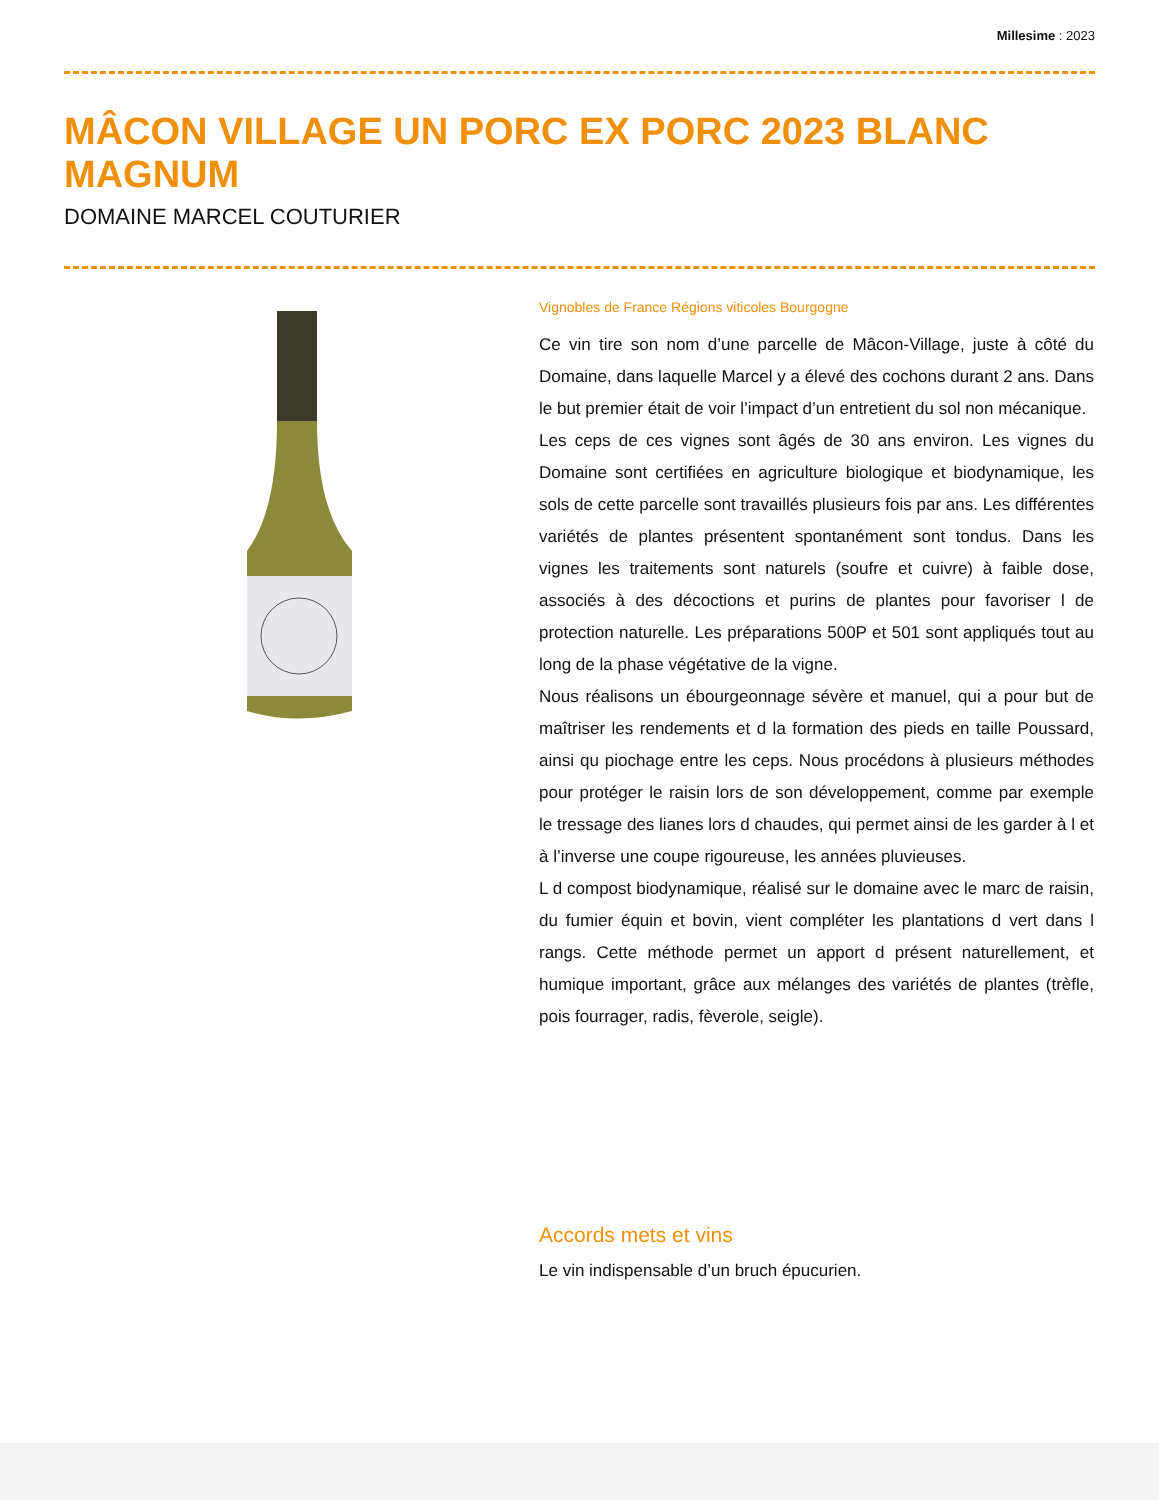Millesime : 2023
MÂCON VILLAGE UN PORC EX PORC 2023 BLANC MAGNUM
DOMAINE MARCEL COUTURIER
Vignobles de France Régions viticoles Bourgogne
Ce vin tire son nom d’une parcelle de Mâcon-Village, juste à côté du Domaine, dans laquelle Marcel y a élevé des cochons durant 2 ans. Dans le but premier était de voir l’impact d’un entretient du sol non mécanique.
Les ceps de ces vignes sont âgés de 30 ans environ. Les vignes du Domaine sont certifiées en agriculture biologique et biodynamique, les sols de cette parcelle sont travaillés plusieurs fois par ans. Les différentes variétés de plantes présentent spontanément sont tondus. Dans les vignes les traitements sont naturels (soufre et cuivre) à faible dose, associés à des décoctions et purins de plantes pour favoriser l de protection naturelle. Les préparations 500P et 501 sont appliqués tout au long de la phase végétative de la vigne.
Nous réalisons un ébourgeonnage sévère et manuel, qui a pour but de maîtriser les rendements et d la formation des pieds en taille Poussard, ainsi qu piochage entre les ceps. Nous procédons à plusieurs méthodes pour protéger le raisin lors de son développement, comme par exemple le tressage des lianes lors d chaudes, qui permet ainsi de les garder à l et à l’inverse une coupe rigoureuse, les années pluvieuses.
L d compost biodynamique, réalisé sur le domaine avec le marc de raisin, du fumier équin et bovin, vient compléter les plantations d vert dans l rangs. Cette méthode permet un apport d présent naturellement, et humique important, grâce aux mélanges des variétés de plantes (trèfle, pois fourrager, radis, fèverole, seigle).
Accords mets et vins
Le vin indispensable d’un bruch épucurien.